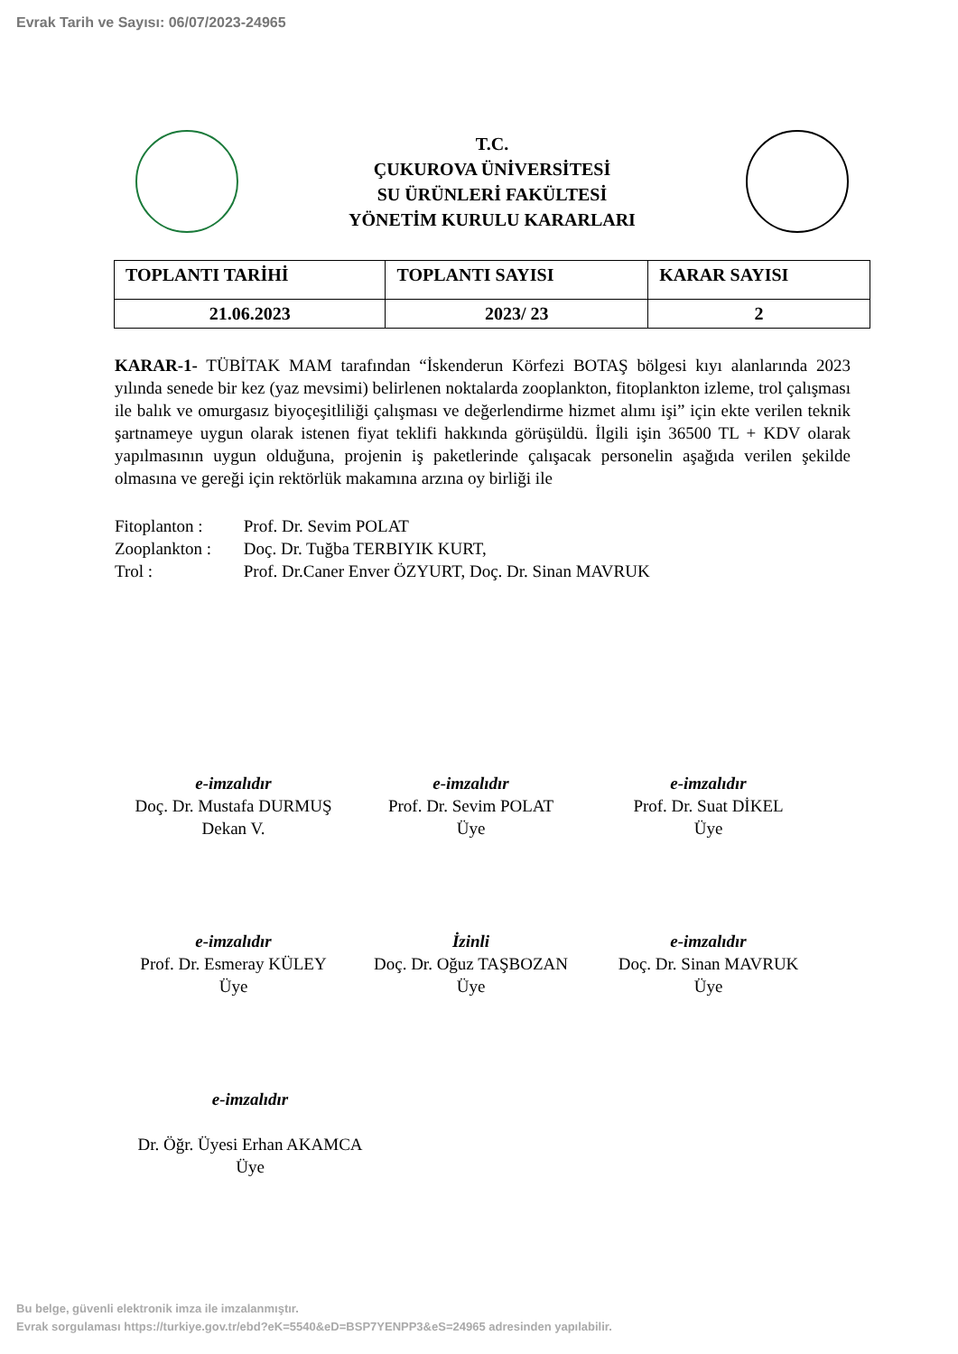Evrak Tarih ve Sayısı: 06/07/2023-24965
T.C.
ÇUKUROVA ÜNİVERSİTESİ
SU ÜRÜNLERİ FAKÜLTESİ
YÖNETİM KURULU KARARLARI
| TOPLANTI TARİHİ | TOPLANTI SAYISI | KARAR SAYISI |
| --- | --- | --- |
| 21.06.2023 | 2023/ 23 | 2 |
KARAR-1- TÜBİTAK MAM tarafından “İskenderun Körfezi BOTAŞ bölgesi kıyı alanlarında 2023 yılında senede bir kez (yaz mevsimi) belirlenen noktalarda zooplankton, fitoplankton izleme, trol çalışması ile balık ve omurgasız biyoçeşitliliği çalışması ve değerlendirme hizmet alımı işi” için ekte verilen teknik şartnameye uygun olarak istenen fiyat teklifi hakkında görüşüldü. İlgili işin 36500 TL + KDV olarak yapılmasının uygun olduğuna, projenin iş paketlerinde çalışacak personelin aşağıda verilen şekilde olmasına ve gereği için rektörlük makamına arzına oy birliği ile
Fitoplanton : Prof. Dr. Sevim POLAT
Zooplankton : Doç. Dr. Tuğba TERBIYIK KURT,
Trol : Prof. Dr.Caner Enver ÖZYURT, Doç. Dr. Sinan MAVRUK
e-imzalıdır
Doç. Dr. Mustafa DURMUŞ
Dekan V.
e-imzalıdır
Prof. Dr. Sevim POLAT
Üye
e-imzalıdır
Prof. Dr. Suat DİKEL
Üye
e-imzalıdır
Prof. Dr. Esmeray KÜLEY
Üye
İzinli
Doç. Dr. Oğuz TAŞBOZAN
Üye
e-imzalıdır
Doç. Dr. Sinan MAVRUK
Üye
e-imzalıdır
Dr. Öğr. Üyesi Erhan AKAMCA
Üye
Bu belge, güvenli elektronik imza ile imzalanmıştır.
Evrak sorgulaması https://turkiye.gov.tr/ebd?eK=5540&eD=BSP7YENPP3&eS=24965 adresinden yapılabilir.